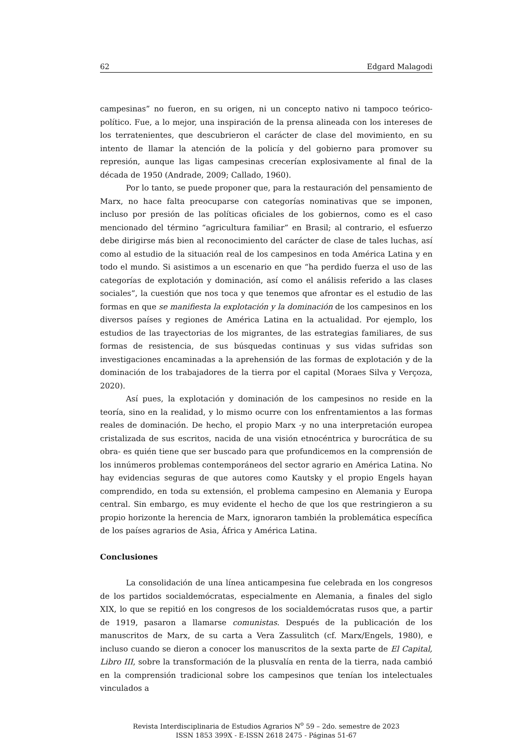62 Edgard Malagodi
campesinas” no fueron, en su origen, ni un concepto nativo ni tampoco teórico-político. Fue, a lo mejor, una inspiración de la prensa alineada con los intereses de los terratenientes, que descubrieron el carácter de clase del movimiento, en su intento de llamar la atención de la policía y del gobierno para promover su represión, aunque las ligas campesinas crecerían explosivamente al final de la década de 1950 (Andrade, 2009; Callado, 1960).
Por lo tanto, se puede proponer que, para la restauración del pensamiento de Marx, no hace falta preocuparse con categorías nominativas que se imponen, incluso por presión de las políticas oficiales de los gobiernos, como es el caso mencionado del término “agricultura familiar” en Brasil; al contrario, el esfuerzo debe dirigirse más bien al reconocimiento del carácter de clase de tales luchas, así como al estudio de la situación real de los campesinos en toda América Latina y en todo el mundo. Si asistimos a un escenario en que “ha perdido fuerza el uso de las categorías de explotación y dominación, así como el análisis referido a las clases sociales”, la cuestión que nos toca y que tenemos que afrontar es el estudio de las formas en que se manifiesta la explotación y la dominación de los campesinos en los diversos países y regiones de América Latina en la actualidad. Por ejemplo, los estudios de las trayectorias de los migrantes, de las estrategias familiares, de sus formas de resistencia, de sus búsquedas continuas y sus vidas sufridas son investigaciones encaminadas a la aprehensión de las formas de explotación y de la dominación de los trabajadores de la tierra por el capital (Moraes Silva y Verçoza, 2020).
Así pues, la explotación y dominación de los campesinos no reside en la teoría, sino en la realidad, y lo mismo ocurre con los enfrentamientos a las formas reales de dominación. De hecho, el propio Marx -y no una interpretación europea cristalizada de sus escritos, nacida de una visión etnocéntrica y burocrática de su obra- es quién tiene que ser buscado para que profundicemos en la comprensión de los innúmeros problemas contemporáneos del sector agrario en América Latina. No hay evidencias seguras de que autores como Kautsky y el propio Engels hayan comprendido, en toda su extensión, el problema campesino en Alemania y Europa central. Sin embargo, es muy evidente el hecho de que los que restringieron a su propio horizonte la herencia de Marx, ignoraron también la problemática específica de los países agrarios de Asia, África y América Latina.
Conclusiones
La consolidación de una línea anticampesina fue celebrada en los congresos de los partidos socialdemócratas, especialmente en Alemania, a finales del siglo XIX, lo que se repitió en los congresos de los socialdemócratas rusos que, a partir de 1919, pasaron a llamarse comunistas. Después de la publicación de los manuscritos de Marx, de su carta a Vera Zassulitch (cf. Marx/Engels, 1980), e incluso cuando se dieron a conocer los manuscritos de la sexta parte de El Capital, Libro III, sobre la transformación de la plusvalía en renta de la tierra, nada cambió en la comprensión tradicional sobre los campesinos que tenían los intelectuales vinculados a
Revista Interdisciplinaria de Estudios Agrarios N<sup>o</sup> 59 – 2do. semestre de 2023
ISSN 1853 399X - E-ISSN 2618 2475 - Páginas 51-67